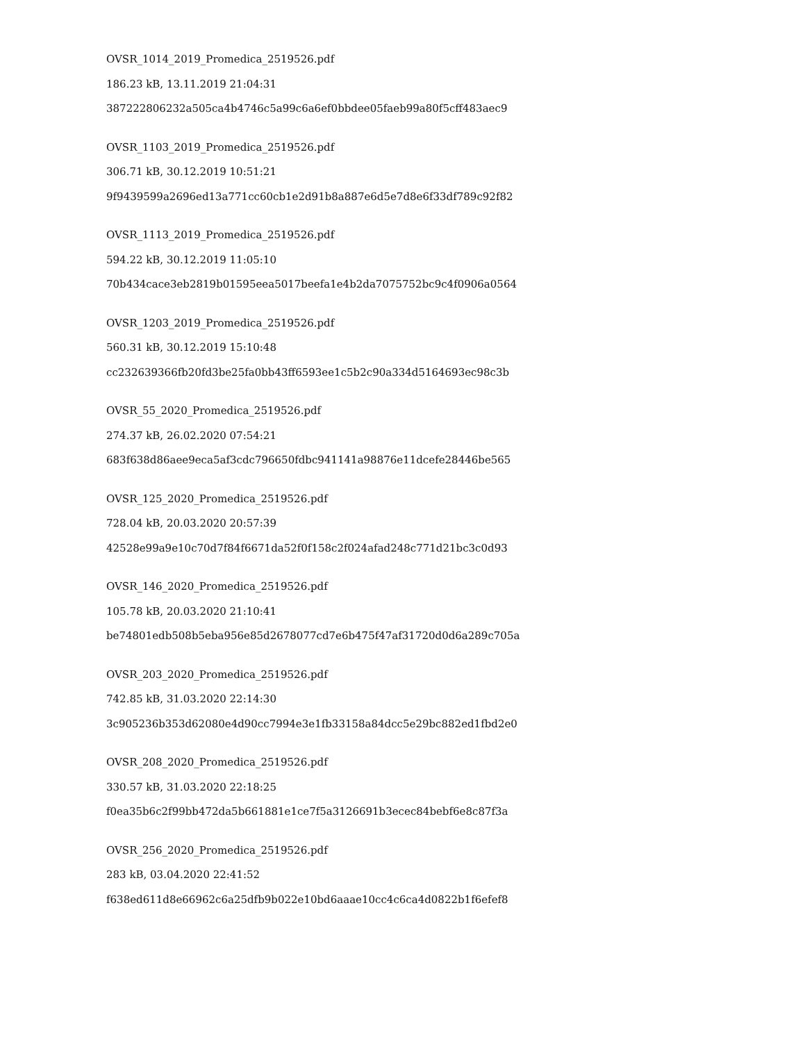OVSR_1014_2019_Promedica_2519526.pdf
186.23 kB, 13.11.2019 21:04:31
387222806232a505ca4b4746c5a99c6a6ef0bbdee05faeb99a80f5cff483aec9
OVSR_1103_2019_Promedica_2519526.pdf
306.71 kB, 30.12.2019 10:51:21
9f9439599a2696ed13a771cc60cb1e2d91b8a887e6d5e7d8e6f33df789c92f82
OVSR_1113_2019_Promedica_2519526.pdf
594.22 kB, 30.12.2019 11:05:10
70b434cace3eb2819b01595eea5017beefa1e4b2da7075752bc9c4f0906a0564
OVSR_1203_2019_Promedica_2519526.pdf
560.31 kB, 30.12.2019 15:10:48
cc232639366fb20fd3be25fa0bb43ff6593ee1c5b2c90a334d5164693ec98c3b
OVSR_55_2020_Promedica_2519526.pdf
274.37 kB, 26.02.2020 07:54:21
683f638d86aee9eca5af3cdc796650fdbc941141a98876e11dcefe28446be565
OVSR_125_2020_Promedica_2519526.pdf
728.04 kB, 20.03.2020 20:57:39
42528e99a9e10c70d7f84f6671da52f0f158c2f024afad248c771d21bc3c0d93
OVSR_146_2020_Promedica_2519526.pdf
105.78 kB, 20.03.2020 21:10:41
be74801edb508b5eba956e85d2678077cd7e6b475f47af31720d0d6a289c705a
OVSR_203_2020_Promedica_2519526.pdf
742.85 kB, 31.03.2020 22:14:30
3c905236b353d62080e4d90cc7994e3e1fb33158a84dcc5e29bc882ed1fbd2e0
OVSR_208_2020_Promedica_2519526.pdf
330.57 kB, 31.03.2020 22:18:25
f0ea35b6c2f99bb472da5b661881e1ce7f5a3126691b3ecec84bebf6e8c87f3a
OVSR_256_2020_Promedica_2519526.pdf
283 kB, 03.04.2020 22:41:52
f638ed611d8e66962c6a25dfb9b022e10bd6aaae10cc4c6ca4d0822b1f6efef8